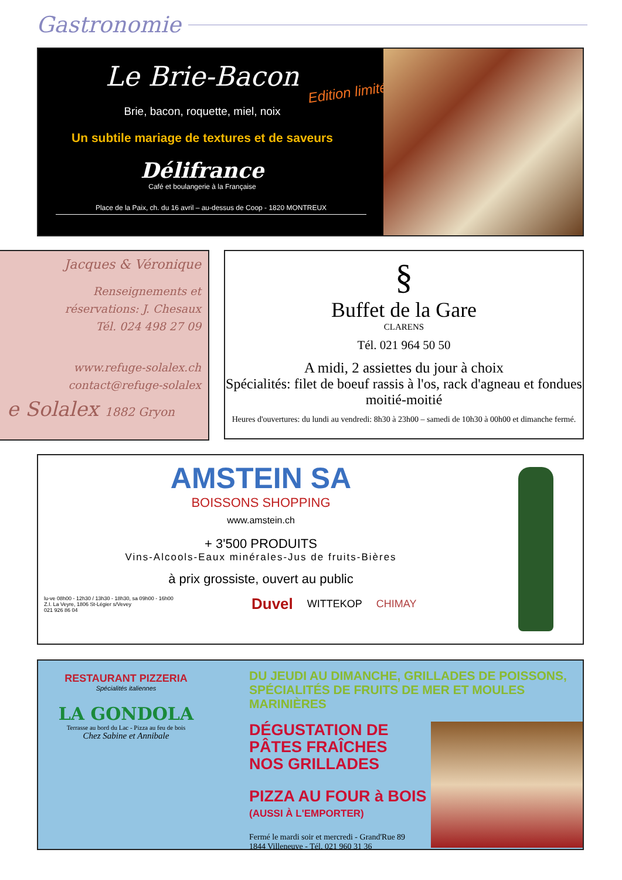Gastronomie
Le Brie-Bacon
Edition limitée
Brie, bacon, roquette, miel, noix
Un subtile mariage de textures et de saveurs
Délifrance
Café et boulangerie à la Française
Place de la Paix, ch. du 16 avril – au-dessus de Coop - 1820 MONTREUX
Jacques & Véronique
Renseignements et
réservations: J. Chesaux
Tél. 024 498 27 09
www.refuge-solalex.ch
contact@refuge-solalex
e Solalex 1882 Gryon
§
Buffet de la Gare
CLARENS
Tél. 021 964 50 50
A midi, 2 assiettes du jour à choix
Spécialités: filet de boeuf rassis à l'os, rack d'agneau et fondues moitié-moitié
Heures d'ouvertures: du lundi au vendredi: 8h30 à 23h00 – samedi de 10h30 à 00h00 et dimanche fermé.
AMSTEIN SA
BOISSONS SHOPPING
www.amstein.ch
+ 3'500 PRODUITS
Vins-Alcools-Eaux minérales-Jus de fruits-Bières
à prix grossiste, ouvert au public
lu-ve 08h00 - 12h30 / 13h30 - 18h30, sa 09h00 - 16h00
Z.I. La Veyre, 1806 St-Légier s/Vevey
021 926 86 04
Duvel WITTEKOP CHIMAY
RESTAURANT PIZZERIA
Spécialités italiennes
LA GONDOLA
Terrasse au bord du Lac - Pizza au feu de bois
Chez Sabine et Annibale
DU JEUDI AU DIMANCHE, GRILLADES DE POISSONS,
SPÉCIALITÉS DE FRUITS DE MER ET MOULES MARINIÈRES
DÉGUSTATION DE
PÂTES FRAÎCHES
NOS GRILLADES
PIZZA AU FOUR à BOIS
(AUSSI À L'EMPORTER)
Fermé le mardi soir et mercredi - Grand'Rue 89
1844 Villeneuve - Tél. 021 960 31 36